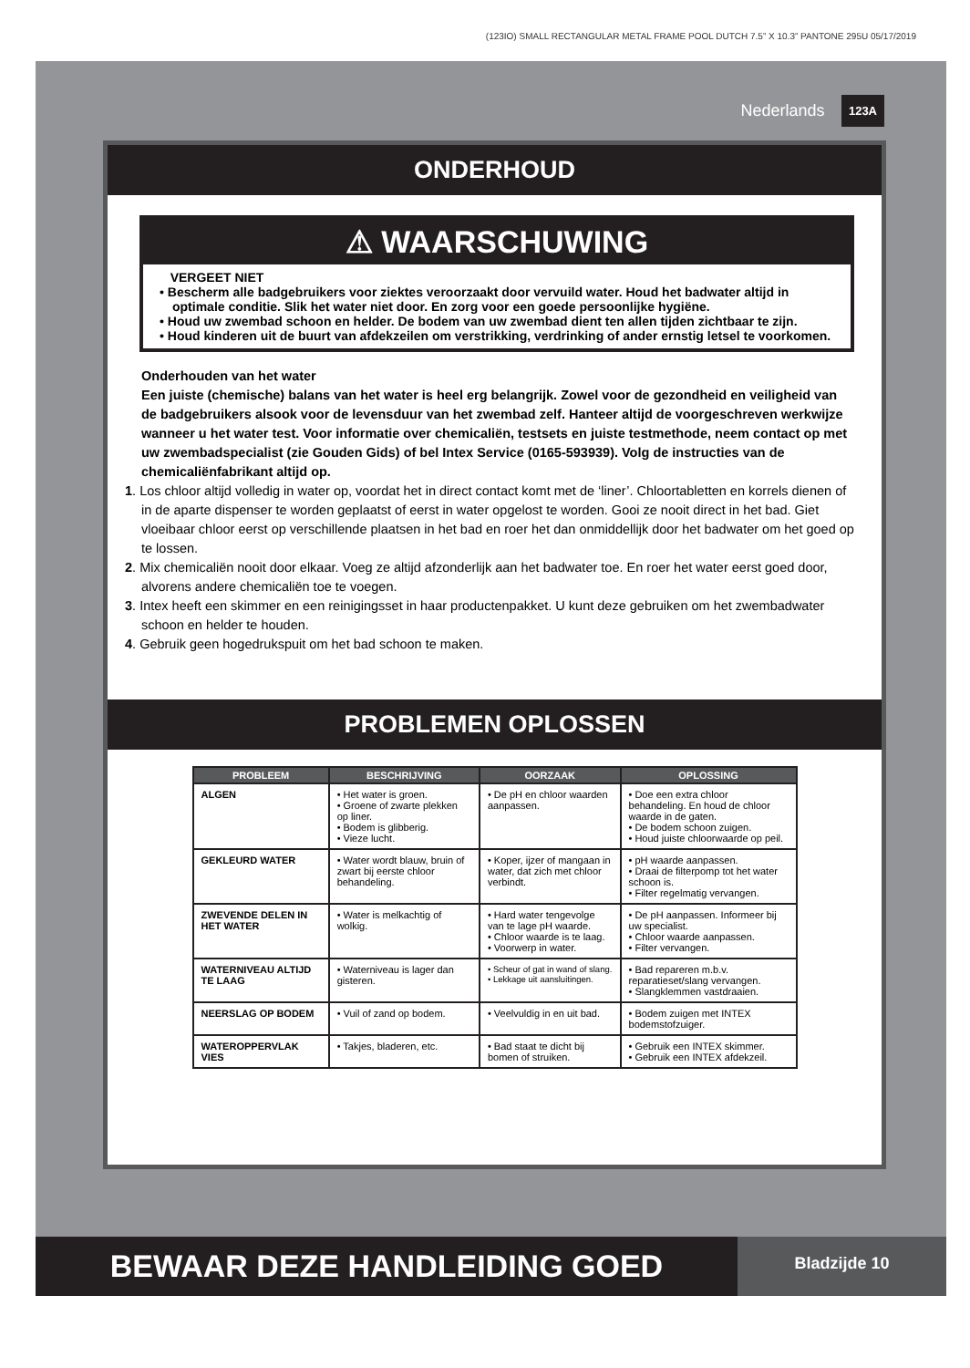(123IO) SMALL RECTANGULAR METAL FRAME POOL DUTCH 7.5” X 10.3” PANTONE 295U 05/17/2019
Nederlands 123A
ONDERHOUD
⚠ WAARSCHUWING
VERGEET NIET
• Bescherm alle badgebruikers voor ziektes veroorzaakt door vervuild water. Houd het badwater altijd in optimale conditie. Slik het water niet door. En zorg voor een goede persoonlijke hygiëne.
• Houd uw zwembad schoon en helder. De bodem van uw zwembad dient ten allen tijden zichtbaar te zijn.
• Houd kinderen uit de buurt van afdekzeilen om verstrikking, verdrinking of ander ernstig letsel te voorkomen.
Onderhouden van het water
Een juiste (chemische) balans van het water is heel erg belangrijk. Zowel voor de gezondheid en veiligheid van de badgebruikers alsook voor de levensduur van het zwembad zelf. Hanteer altijd de voorgeschreven werkwijze wanneer u het water test. Voor informatie over chemicaliën, testsets en juiste testmethode, neem contact op met uw zwembadspecialist (zie Gouden Gids) of bel Intex Service (0165-593939). Volg de instructies van de chemicaliënfabrikant altijd op.
1. Los chloor altijd volledig in water op, voordat het in direct contact komt met de ‘liner’. Chloortabletten en korrels dienen of in de aparte dispenser te worden geplaatst of eerst in water opgelost te worden. Gooi ze nooit direct in het bad. Giet vloeibaar chloor eerst op verschillende plaatsen in het bad en roer het dan onmiddellijk door het badwater om het goed op te lossen.
2. Mix chemicaliën nooit door elkaar. Voeg ze altijd afzonderlijk aan het badwater toe. En roer het water eerst goed door, alvorens andere chemicaliën toe te voegen.
3. Intex heeft een skimmer en een reinigingsset in haar productenpakket. U kunt deze gebruiken om het zwembadwater schoon en helder te houden.
4. Gebruik geen hogedrukspuit om het bad schoon te maken.
PROBLEMEN OPLOSSEN
| PROBLEEM | BESCHRIJVING | OORZAAK | OPLOSSING |
| --- | --- | --- | --- |
| ALGEN | • Het water is groen. • Groene of zwarte plekken op liner. • Bodem is glibberig. • Vieze lucht. | • De pH en chloor waarden aanpassen. | • Doe een extra chloor behandeling. En houd de chloor waarde in de gaten. • De bodem schoon zuigen. • Houd juiste chloorwaarde op peil. |
| GEKLEURD WATER | • Water wordt blauw, bruin of zwart bij eerste chloor behandeling. | • Koper, ijzer of mangaan in water, dat zich met chloor verbindt. | • pH waarde aanpassen. • Draai de filterpomp tot het water schoon is. • Filter regelmatig vervangen. |
| ZWEVENDE DELEN IN HET WATER | • Water is melkachtig of wolkig. | • Hard water tengevolge van te lage pH waarde. • Chloor waarde is te laag. • Voorwerp in water. | • De pH aanpassen. Informeer bij uw specialist. • Chloor waarde aanpassen. • Filter vervangen. |
| WATERNIVEAU ALTIJD TE LAAG | • Waterniveau is lager dan gisteren. | • Scheur of gat in wand of slang. • Lekkage uit aansluitingen. | • Bad repareren m.b.v. reparatieset/slang vervangen. • Slangklemmen vastdraaien. |
| NEERSLAG OP BODEM | • Vuil of zand op bodem. | • Veelvuldig in en uit bad. | • Bodem zuigen met INTEX bodemstofzuiger. |
| WATEROPPERVLAK VIES | • Takjes, bladeren, etc. | • Bad staat te dicht bij bomen of struiken. | • Gebruik een INTEX skimmer. • Gebruik een INTEX afdekzeil. |
BEWAAR DEZE HANDLEIDING GOED
Bladzijde 10